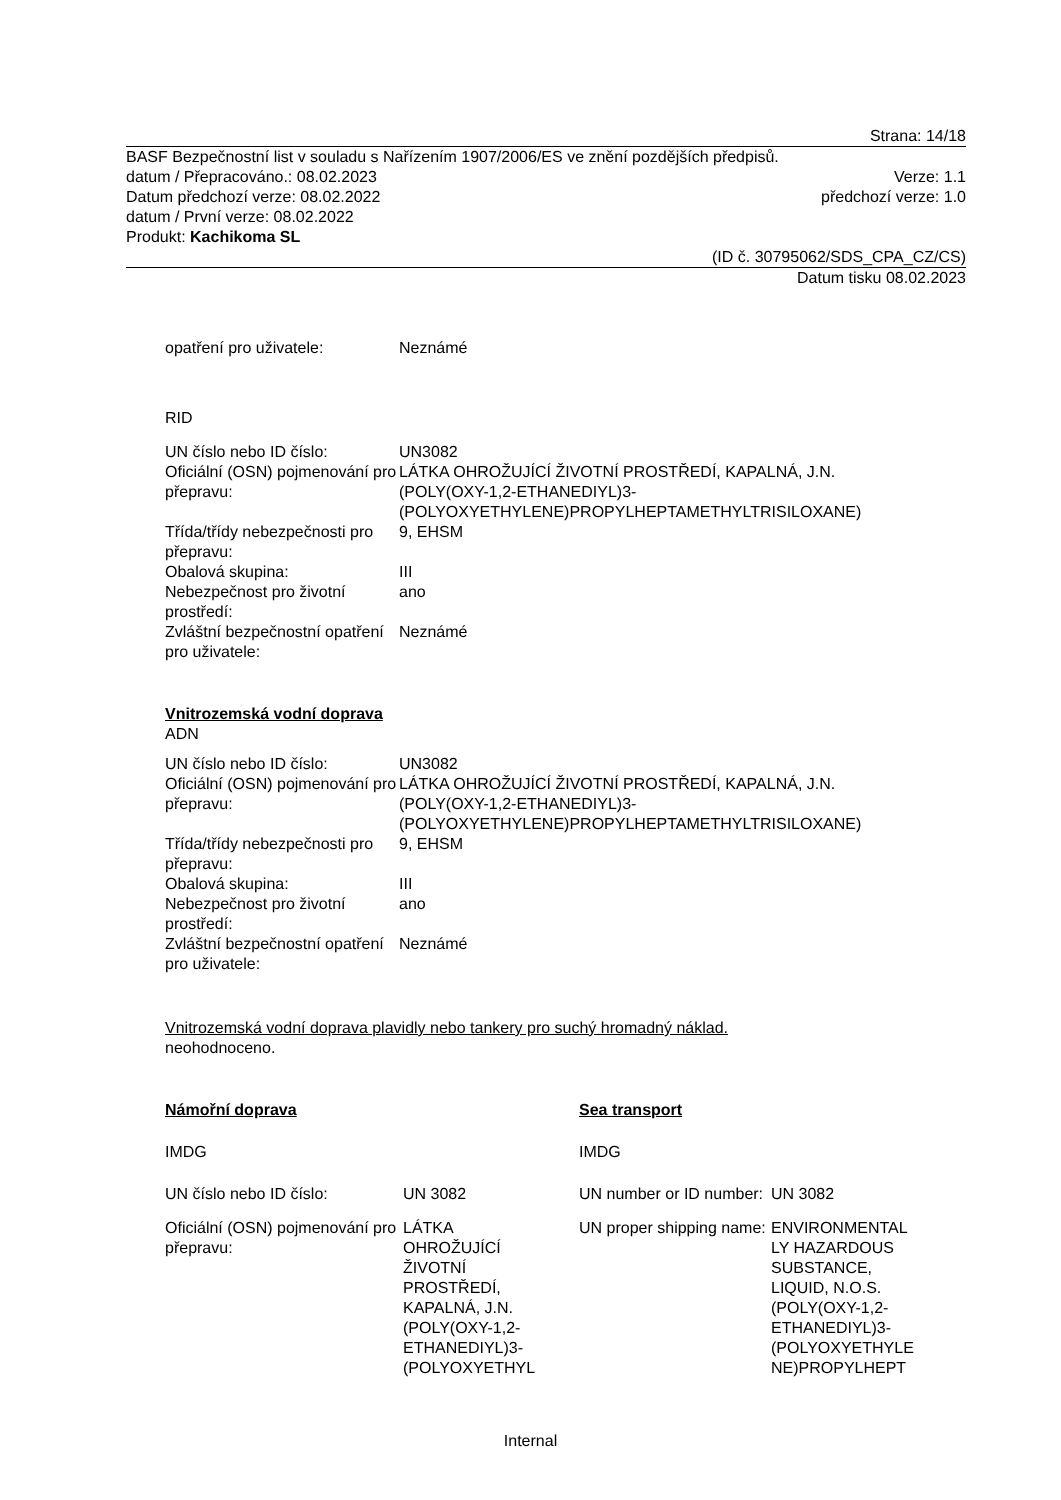Strana: 14/18
BASF Bezpečnostní list v souladu s Nařízením 1907/2006/ES ve znění pozdějších předpisů.
datum / Přepracováno.: 08.02.2023 Verze: 1.1
Datum předchozí verze: 08.02.2022 předchozí verze: 1.0
datum / První verze: 08.02.2022
Produkt: Kachikoma SL
(ID č. 30795062/SDS_CPA_CZ/CS)
Datum tisku 08.02.2023
| opatření pro uživatele: | Neznámé |
RID
| UN číslo nebo ID číslo: | UN3082 |
| Oficiální (OSN) pojmenování pro přepravu: | LÁTKA OHROŽUJÍCÍ ŽIVOTNÍ PROSTŘEDÍ, KAPALNÁ, J.N. (POLY(OXY-1,2-ETHANEDIYL)3- (POLYOXYETHYLENE)PROPYLHEPTAMETHYLTRISILOXANE) |
| Třída/třídy nebezpečnosti pro přepravu: | 9, EHSM |
| Obalová skupina: | III |
| Nebezpečnost pro životní prostředí: | ano |
| Zvláštní bezpečnostní opatření pro uživatele: | Neznámé |
Vnitrozemská vodní doprava
ADN
| UN číslo nebo ID číslo: | UN3082 |
| Oficiální (OSN) pojmenování pro přepravu: | LÁTKA OHROŽUJÍCÍ ŽIVOTNÍ PROSTŘEDÍ, KAPALNÁ, J.N. (POLY(OXY-1,2-ETHANEDIYL)3- (POLYOXYETHYLENE)PROPYLHEPTAMETHYLTRISILOXANE) |
| Třída/třídy nebezpečnosti pro přepravu: | 9, EHSM |
| Obalová skupina: | III |
| Nebezpečnost pro životní prostředí: | ano |
| Zvláštní bezpečnostní opatření pro uživatele: | Neznámé |
Vnitrozemská vodní doprava plavidly nebo tankery pro suchý hromadný náklad.
neohodnoceno.
| Námořní doprava | | Sea transport | |
| IMDG | | IMDG | |
| UN číslo nebo ID číslo: | UN 3082 | UN number or ID number: | UN 3082 |
| Oficiální (OSN) pojmenování pro přepravu: | LÁTKA OHROŽUJÍCÍ ŽIVOTNÍ PROSTŘEDÍ, KAPALNÁ, J.N. (POLY(OXY-1,2- ETHANEDIYL)3- (POLYOXYETHYL | UN proper shipping name: | ENVIRONMENTAL LY HAZARDOUS SUBSTANCE, LIQUID, N.O.S. (POLY(OXY-1,2- ETHANEDIYL)3- (POLYOXYETHYLE NE)PROPYLHEPT |
Internal